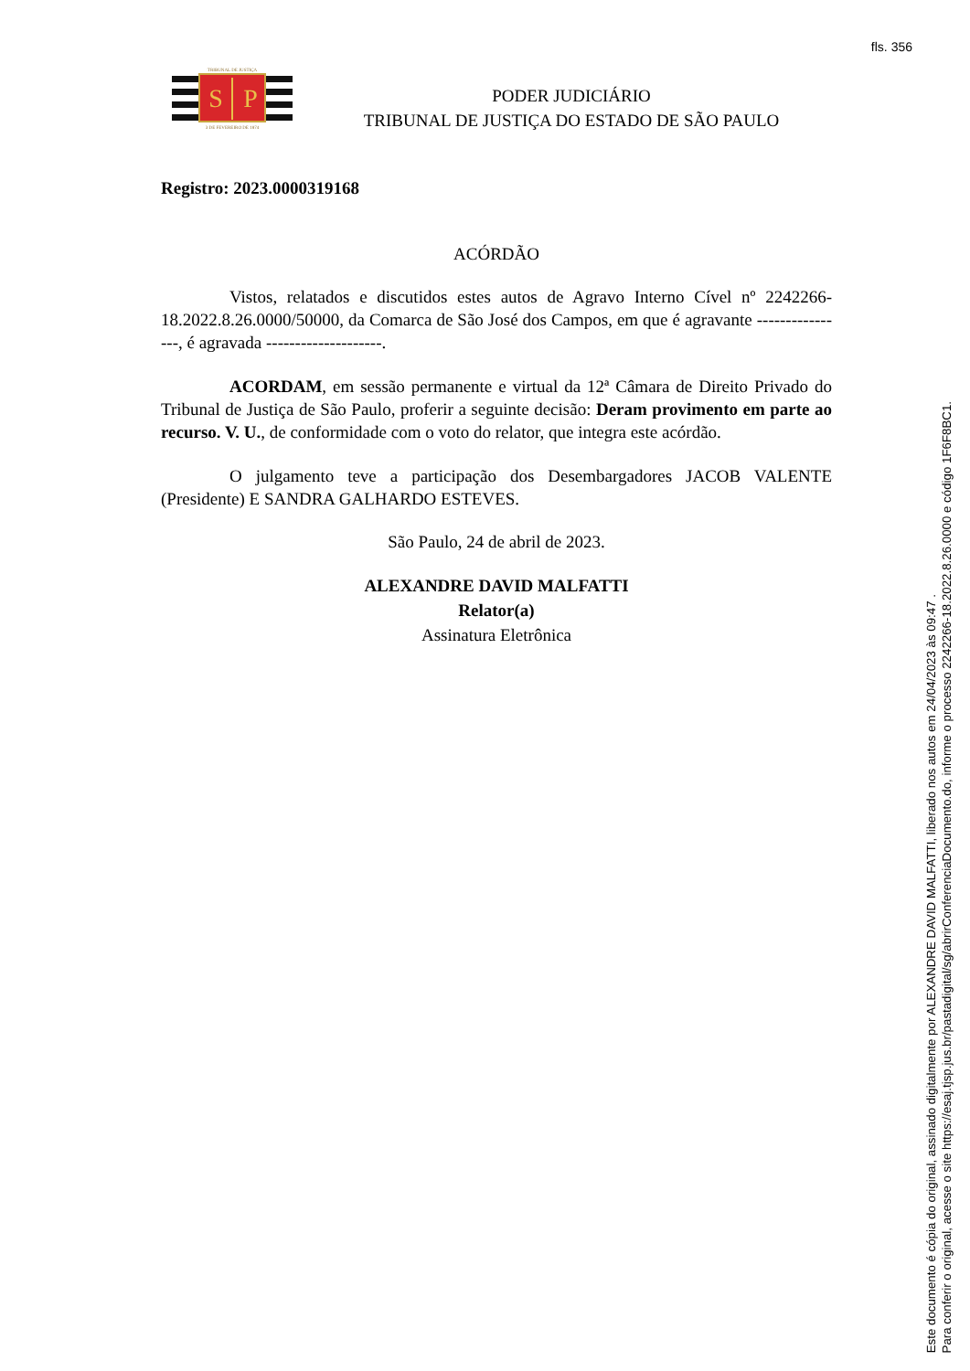fls. 356
TRIBUNAL DE JUSTIÇA
S
P
3 DE FEVEREIRO DE 1874
PODER JUDICIÁRIO
TRIBUNAL DE JUSTIÇA DO ESTADO DE SÃO PAULO
Registro: 2023.0000319168
ACÓRDÃO
Vistos, relatados e discutidos estes autos de Agravo Interno Cível nº 2242266-18.2022.8.26.0000/50000, da Comarca de São José dos Campos, em que é agravante ----------------, é agravada --------------------.
ACORDAM, em sessão permanente e virtual da 12ª Câmara de Direito Privado do Tribunal de Justiça de São Paulo, proferir a seguinte decisão: Deram provimento em parte ao recurso. V. U., de conformidade com o voto do relator, que integra este acórdão.
O julgamento teve a participação dos Desembargadores JACOB VALENTE (Presidente) E SANDRA GALHARDO ESTEVES.
São Paulo, 24 de abril de 2023.
ALEXANDRE DAVID MALFATTI
Relator(a)
Assinatura Eletrônica
Este documento é cópia do original, assinado digitalmente por ALEXANDRE DAVID MALFATTI, liberado nos autos em 24/04/2023 às 09:47 .
Para conferir o original, acesse o site https://esaj.tjsp.jus.br/pastadigital/sg/abrirConferenciaDocumento.do, informe o processo 2242266-18.2022.8.26.0000 e código 1F6F8BC1.